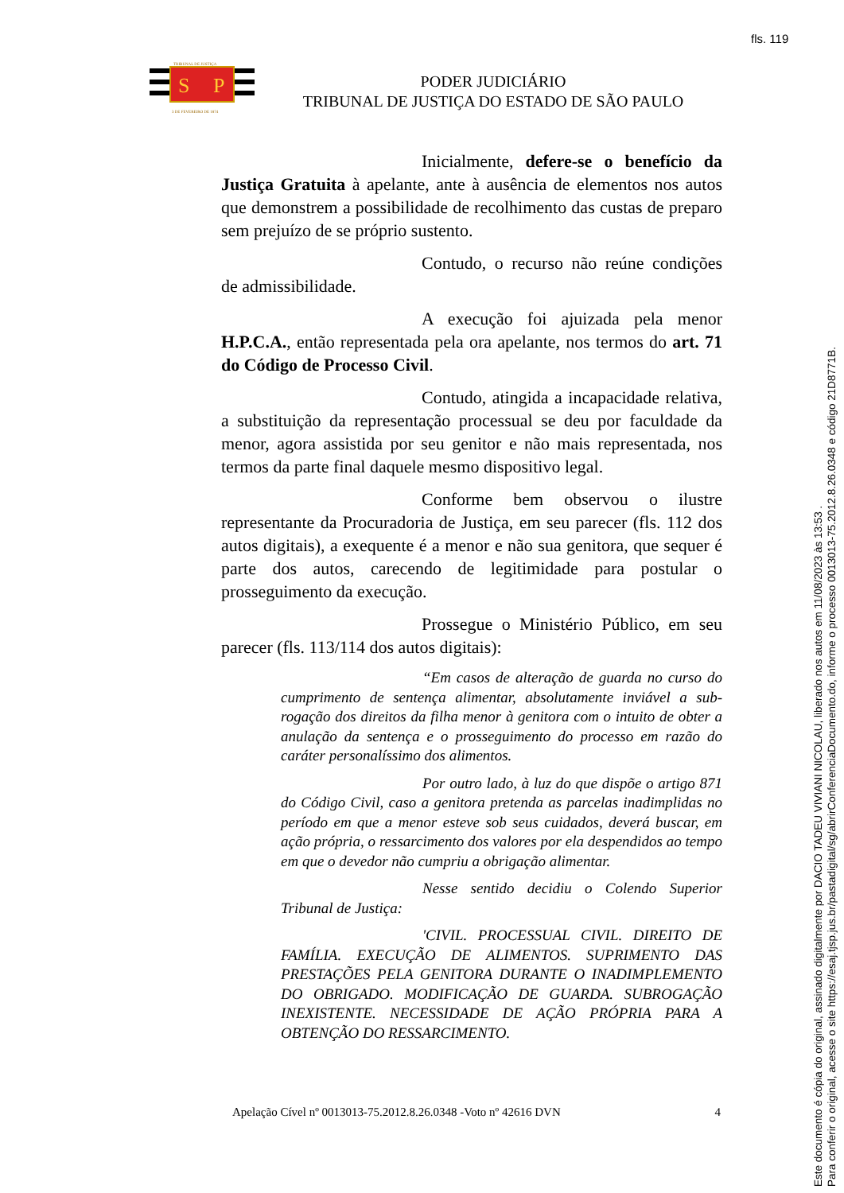fls. 119
S
P
TRIBUNAL DE JUSTIÇA
3 DE FEVEREIRO DE 1874
PODER JUDICIÁRIO
TRIBUNAL DE JUSTIÇA DO ESTADO DE SÃO PAULO
Inicialmente, defere-se o benefício da Justiça Gratuita à apelante, ante à ausência de elementos nos autos que demonstrem a possibilidade de recolhimento das custas de preparo sem prejuízo de se próprio sustento.
Contudo, o recurso não reúne condições de admissibilidade.
A execução foi ajuizada pela menor H.P.C.A., então representada pela ora apelante, nos termos do art. 71 do Código de Processo Civil.
Contudo, atingida a incapacidade relativa, a substituição da representação processual se deu por faculdade da menor, agora assistida por seu genitor e não mais representada, nos termos da parte final daquele mesmo dispositivo legal.
Conforme bem observou o ilustre representante da Procuradoria de Justiça, em seu parecer (fls. 112 dos autos digitais), a exequente é a menor e não sua genitora, que sequer é parte dos autos, carecendo de legitimidade para postular o prosseguimento da execução.
Prossegue o Ministério Público, em seu parecer (fls. 113/114 dos autos digitais):
“Em casos de alteração de guarda no curso do cumprimento de sentença alimentar, absolutamente inviável a sub-rogação dos direitos da filha menor à genitora com o intuito de obter a anulação da sentença e o prosseguimento do processo em razão do caráter personalíssimo dos alimentos.
Por outro lado, à luz do que dispõe o artigo 871 do Código Civil, caso a genitora pretenda as parcelas inadimplidas no período em que a menor esteve sob seus cuidados, deverá buscar, em ação própria, o ressarcimento dos valores por ela despendidos ao tempo em que o devedor não cumpriu a obrigação alimentar.
Nesse sentido decidiu o Colendo Superior Tribunal de Justiça:
'CIVIL. PROCESSUAL CIVIL. DIREITO DE FAMÍLIA. EXECUÇÃO DE ALIMENTOS. SUPRIMENTO DAS PRESTAÇÕES PELA GENITORA DURANTE O INADIMPLEMENTO DO OBRIGADO. MODIFICAÇÃO DE GUARDA. SUBROGAÇÃO INEXISTENTE. NECESSIDADE DE AÇÃO PRÓPRIA PARA A OBTENÇÃO DO RESSARCIMENTO.
Apelação Cível nº 0013013-75.2012.8.26.0348 -Voto nº 42616 DVN 4
Este documento é cópia do original, assinado digitalmente por DACIO TADEU VIVIANI NICOLAU, liberado nos autos em 11/08/2023 às 13:53 .
Para conferir o original, acesse o site https://esaj.tjsp.jus.br/pastadigital/sg/abrirConferenciaDocumento.do, informe o processo 0013013-75.2012.8.26.0348 e código 21D8771B.